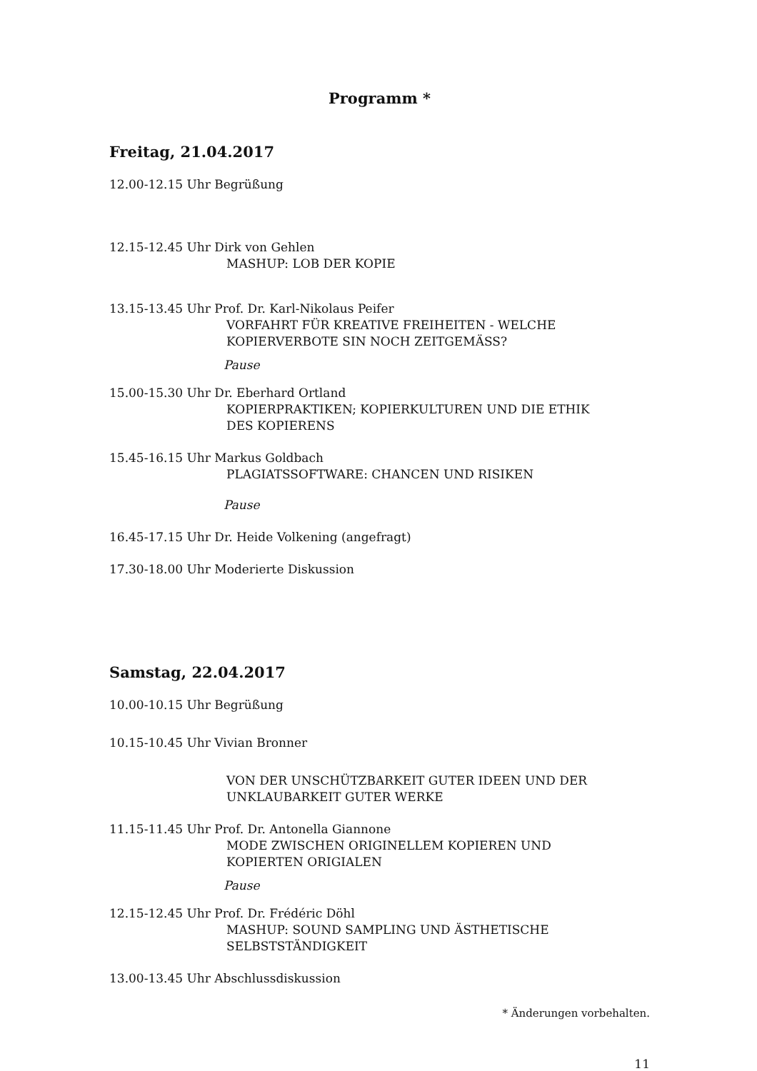Programm *
Freitag, 21.04.2017
12.00-12.15 Uhr Begrüßung
12.15-12.45 Uhr Dirk von Gehlen
MASHUP: LOB DER KOPIE
13.15-13.45 Uhr Prof. Dr. Karl-Nikolaus Peifer
VORFAHRT FÜR KREATIVE FREIHEITEN - WELCHE
KOPIERVERBOTE SIN NOCH ZEITGEMÄSS?
Pause
15.00-15.30 Uhr Dr. Eberhard Ortland
KOPIERPRAKTIKEN; KOPIERKULTUREN UND DIE ETHIK
DES KOPIERENS
15.45-16.15 Uhr Markus Goldbach
PLAGIATSSOFTWARE: CHANCEN UND RISIKEN
Pause
16.45-17.15 Uhr Dr. Heide Volkening (angefragt)
17.30-18.00 Uhr Moderierte Diskussion
Samstag, 22.04.2017
10.00-10.15 Uhr Begrüßung
10.15-10.45 Uhr Vivian Bronner
VON DER UNSCHÜTZBARKEIT GUTER IDEEN UND DER
UNKLAUBARKEIT GUTER WERKE
11.15-11.45 Uhr Prof. Dr. Antonella Giannone
MODE ZWISCHEN ORIGINELLEM KOPIEREN UND
KOPIERTEN ORIGIALEN
Pause
12.15-12.45 Uhr Prof. Dr. Frédéric Döhl
MASHUP: SOUND SAMPLING UND ÄSTHETISCHE
SELBSTSTÄNDIGKEIT
13.00-13.45 Uhr Abschlussdiskussion
* Änderungen vorbehalten.
11